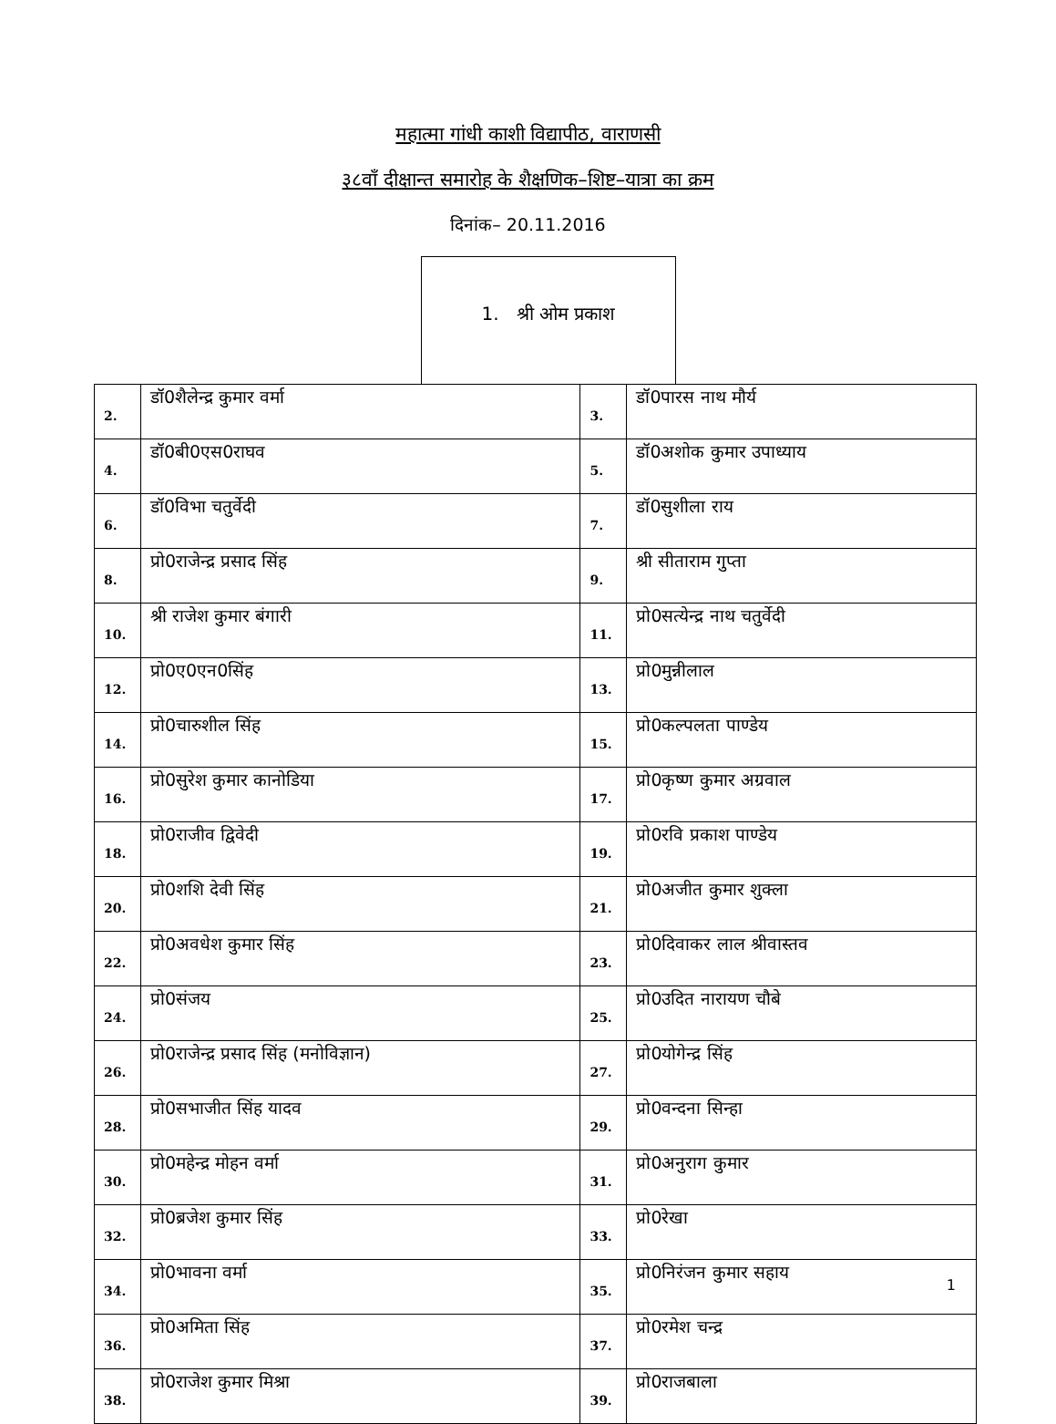महात्मा गांधी काशी विद्यापीठ, वाराणसी
३८वाँ दीक्षान्त समारोह के शैक्षणिक–शिष्ट–यात्रा का क्रम
दिनांक– 20.11.2016
1. श्री ओम प्रकाश
| 2. | डॉ0शैलेन्द्र कुमार वर्मा | 3. | डॉ0पारस नाथ मौर्य |
| 4. | डॉ0बी0एस0राघव | 5. | डॉ0अशोक कुमार उपाध्याय |
| 6. | डॉ0विभा चतुर्वेदी | 7. | डॉ0सुशीला राय |
| 8. | प्रो0राजेन्द्र प्रसाद सिंह | 9. | श्री सीताराम गुप्ता |
| 10. | श्री राजेश कुमार बंगारी | 11. | प्रो0सत्येन्द्र नाथ चतुर्वेदी |
| 12. | प्रो0ए0एन0सिंह | 13. | प्रो0मुन्नीलाल |
| 14. | प्रो0चारुशील सिंह | 15. | प्रो0कल्पलता पाण्डेय |
| 16. | प्रो0सुरेश कुमार कानोडिया | 17. | प्रो0कृष्ण कुमार अग्रवाल |
| 18. | प्रो0राजीव द्विवेदी | 19. | प्रो0रवि प्रकाश पाण्डेय |
| 20. | प्रो0शशि देवी सिंह | 21. | प्रो0अजीत कुमार शुक्ला |
| 22. | प्रो0अवधेश कुमार सिंह | 23. | प्रो0दिवाकर लाल श्रीवास्तव |
| 24. | प्रो0संजय | 25. | प्रो0उदित नारायण चौबे |
| 26. | प्रो0राजेन्द्र प्रसाद सिंह (मनोविज्ञान) | 27. | प्रो0योगेन्द्र सिंह |
| 28. | प्रो0सभाजीत सिंह यादव | 29. | प्रो0वन्दना सिन्हा |
| 30. | प्रो0महेन्द्र मोहन वर्मा | 31. | प्रो0अनुराग कुमार |
| 32. | प्रो0ब्रजेश कुमार सिंह | 33. | प्रो0रेखा |
| 34. | प्रो0भावना वर्मा | 35. | प्रो0निरंजन कुमार सहाय |
| 36. | प्रो0अमिता सिंह | 37. | प्रो0रमेश चन्द्र |
| 38. | प्रो0राजेश कुमार मिश्रा | 39. | प्रो0राजबाला |
1